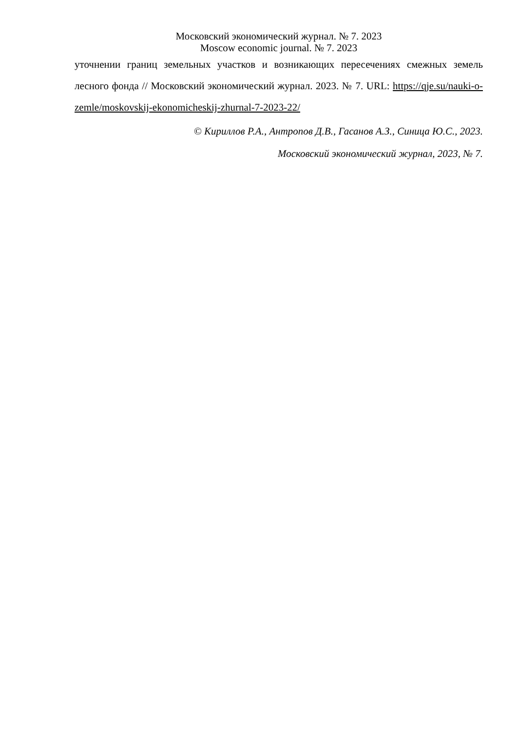Московский экономический журнал. № 7. 2023
Moscow economic journal. № 7. 2023
уточнении границ земельных участков и возникающих пересечениях смежных земель лесного фонда // Московский экономический журнал. 2023. № 7. URL: https://qje.su/nauki-o-zemle/moskovskij-ekonomicheskij-zhurnal-7-2023-22/
© Кириллов Р.А., Антропов Д.В., Гасанов А.З., Синица Ю.С., 2023.
Московский экономический журнал, 2023, № 7.